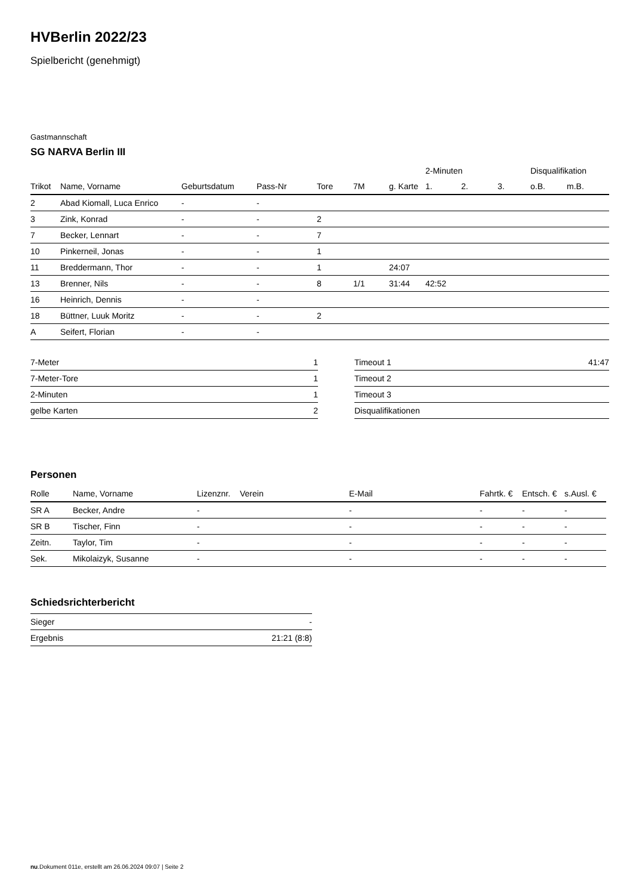HVBerlin 2022/23
Spielbericht (genehmigt)
Gastmannschaft
SG NARVA Berlin III
| | | | | | | | 2-Minuten | | | Disqualifikation | |
| --- | --- | --- | --- | --- | --- | --- | --- | --- | --- | --- | --- |
| Trikot | Name, Vorname | Geburtsdatum | Pass-Nr | Tore | 7M | g. Karte | 1. | 2. | 3. | o.B. | m.B. |
| 2 | Abad Kiomall, Luca Enrico | - | - | | | | | | | | |
| 3 | Zink, Konrad | - | - | 2 | | | | | | | |
| 7 | Becker, Lennart | - | - | 7 | | | | | | | |
| 10 | Pinkerneil, Jonas | - | - | 1 | | | | | | | |
| 11 | Breddermann, Thor | - | - | 1 | | 24:07 | | | | | |
| 13 | Brenner, Nils | - | - | 8 | 1/1 | 31:44 | 42:52 | | | | |
| 16 | Heinrich, Dennis | - | - | | | | | | | | |
| 18 | Büttner, Luuk Moritz | - | - | 2 | | | | | | | |
| A | Seifert, Florian | - | - | | | | | | | | |
| 7-Meter | 1 |
| 7-Meter-Tore | 1 |
| 2-Minuten | 1 |
| gelbe Karten | 2 |
| Timeout 1 | 41:47 |
| Timeout 2 | |
| Timeout 3 | |
| Disqualifikationen | |
Personen
| Rolle | Name, Vorname | Lizenznr. | Verein | E-Mail | Fahrtk. € | Entsch. € | s.Ausl. € |
| --- | --- | --- | --- | --- | --- | --- | --- |
| SR A | Becker, Andre | - | | - | - | - | - |
| SR B | Tischer, Finn | - | | - | - | - | - |
| Zeitn. | Taylor, Tim | - | | - | - | - | - |
| Sek. | Mikolaizyk, Susanne | - | | - | - | - | - |
Schiedsrichterbericht
| Sieger | - |
| Ergebnis | 21:21 (8:8) |
nu.Dokument 011e, erstellt am 26.06.2024 09:07 | Seite 2